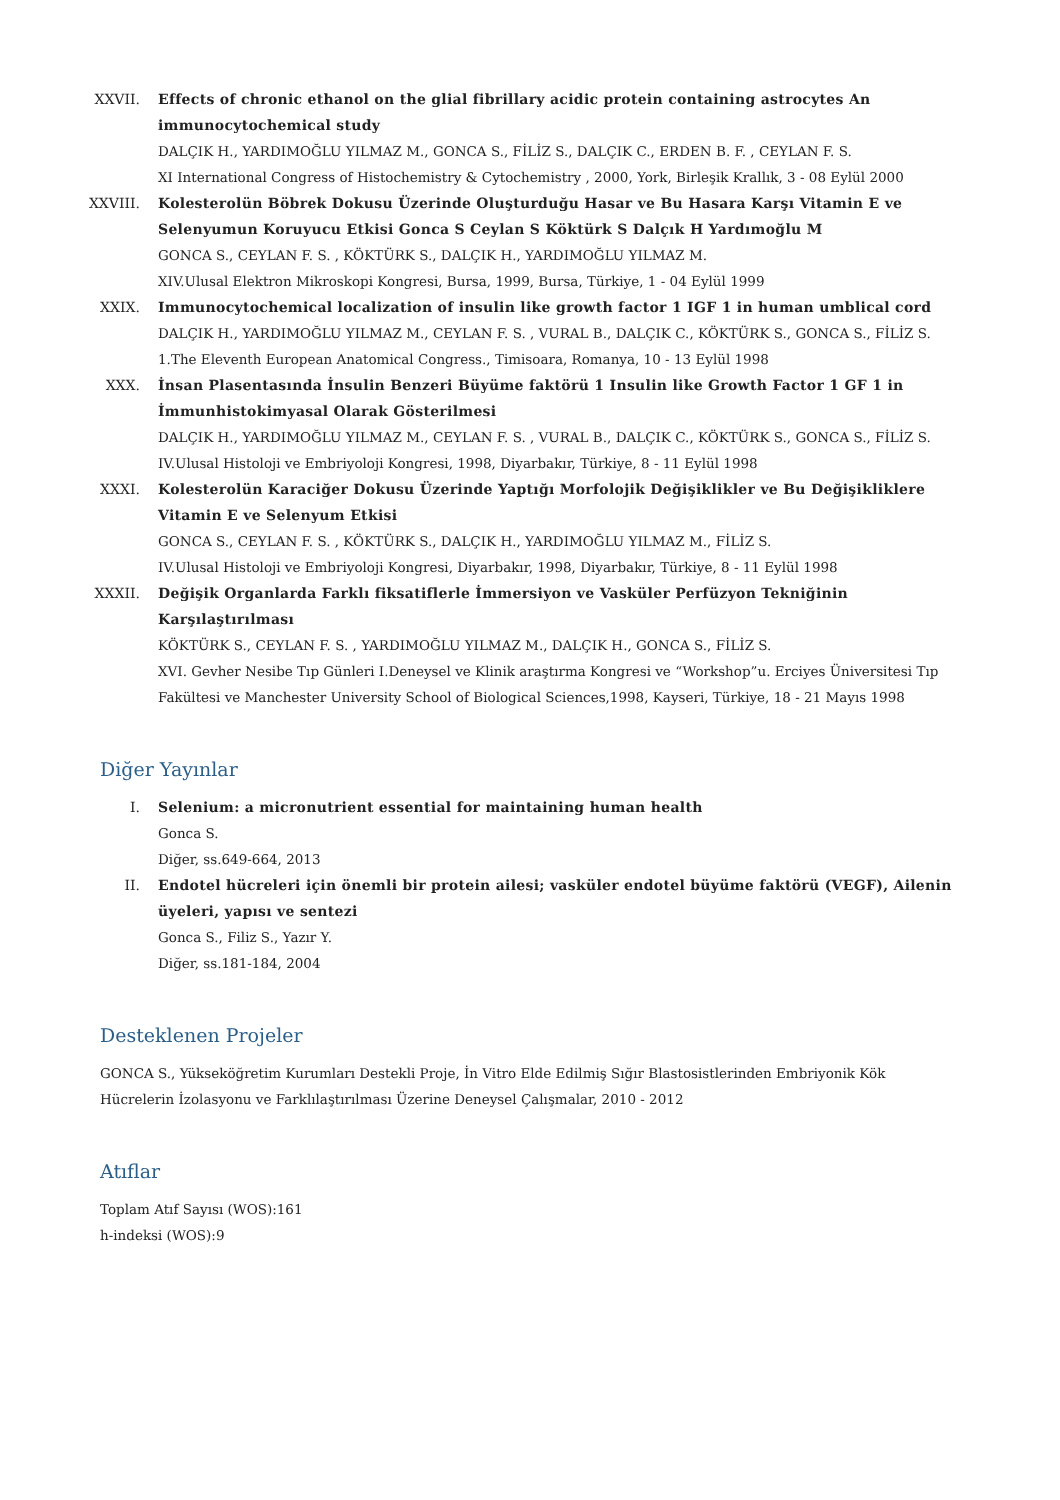XXVII. Effects of chronic ethanol on the glial fibrillary acidic protein containing astrocytes An immunocytochemical study
DALÇIK H., YARDIMOĞLU YILMAZ M., GONCA S., FİLİZ S., DALÇIK C., ERDEN B. F. , CEYLAN F. S.
XI International Congress of Histochemistry & Cytochemistry , 2000, York, Birleşik Krallık, 3 - 08 Eylül 2000
XXVIII. Kolesterolün Böbrek Dokusu Üzerinde Oluşturduğu Hasar ve Bu Hasara Karşı Vitamin E ve Selenyumun Koruyucu Etkisi Gonca S Ceylan S Köktürk S Dalçık H Yardımoğlu M
GONCA S., CEYLAN F. S. , KÖKTÜRK S., DALÇIK H., YARDIMOĞLU YILMAZ M.
XIV.Ulusal Elektron Mikroskopi Kongresi, Bursa, 1999, Bursa, Türkiye, 1 - 04 Eylül 1999
XXIX. Immunocytochemical localization of insulin like growth factor 1 IGF 1 in human umblical cord
DALÇIK H., YARDIMOĞLU YILMAZ M., CEYLAN F. S. , VURAL B., DALÇIK C., KÖKTÜRK S., GONCA S., FİLİZ S.
1.The Eleventh European Anatomical Congress., Timisoara, Romanya, 10 - 13 Eylül 1998
XXX. İnsan Plasentasında İnsulin Benzeri Büyüme faktörü 1 Insulin like Growth Factor 1 GF 1 in İmmunhistokimyasal Olarak Gösterilmesi
DALÇIK H., YARDIMOĞLU YILMAZ M., CEYLAN F. S. , VURAL B., DALÇIK C., KÖKTÜRK S., GONCA S., FİLİZ S.
IV.Ulusal Histoloji ve Embriyoloji Kongresi, 1998, Diyarbakır, Türkiye, 8 - 11 Eylül 1998
XXXI. Kolesterolün Karaciğer Dokusu Üzerinde Yaptığı Morfolojik Değişiklikler ve Bu Değişikliklere Vitamin E ve Selenyum Etkisi
GONCA S., CEYLAN F. S. , KÖKTÜRK S., DALÇIK H., YARDIMOĞLU YILMAZ M., FİLİZ S.
IV.Ulusal Histoloji ve Embriyoloji Kongresi, Diyarbakır, 1998, Diyarbakır, Türkiye, 8 - 11 Eylül 1998
XXXII. Değişik Organlarda Farklı fiksatiflerle İmmersiyon ve Vasküler Perfüzyon Tekniğinin Karşılaştırılması
KÖKTÜRK S., CEYLAN F. S. , YARDIMOĞLU YILMAZ M., DALÇIK H., GONCA S., FİLİZ S.
XVI. Gevher Nesibe Tıp Günleri I.Deneysel ve Klinik araştırma Kongresi ve “Workshop”u. Erciyes Üniversitesi Tıp Fakültesi ve Manchester University School of Biological Sciences,1998, Kayseri, Türkiye, 18 - 21 Mayıs 1998
Diğer Yayınlar
I. Selenium: a micronutrient essential for maintaining human health
Gonca S.
Diğer, ss.649-664, 2013
II. Endotel hücreleri için önemli bir protein ailesi; vasküler endotel büyüme faktörü (VEGF), Ailenin üyeleri, yapısı ve sentezi
Gonca S., Filiz S., Yazır Y.
Diğer, ss.181-184, 2004
Desteklenen Projeler
GONCA S., Yükseköğretim Kurumları Destekli Proje, İn Vitro Elde Edilmiş Sığır Blastosistlerinden Embriyonik Kök Hücrelerin İzolasyonu ve Farklılaştırılması Üzerine Deneysel Çalışmalar, 2010 - 2012
Atıflar
Toplam Atıf Sayısı (WOS):161
h-indeksi (WOS):9